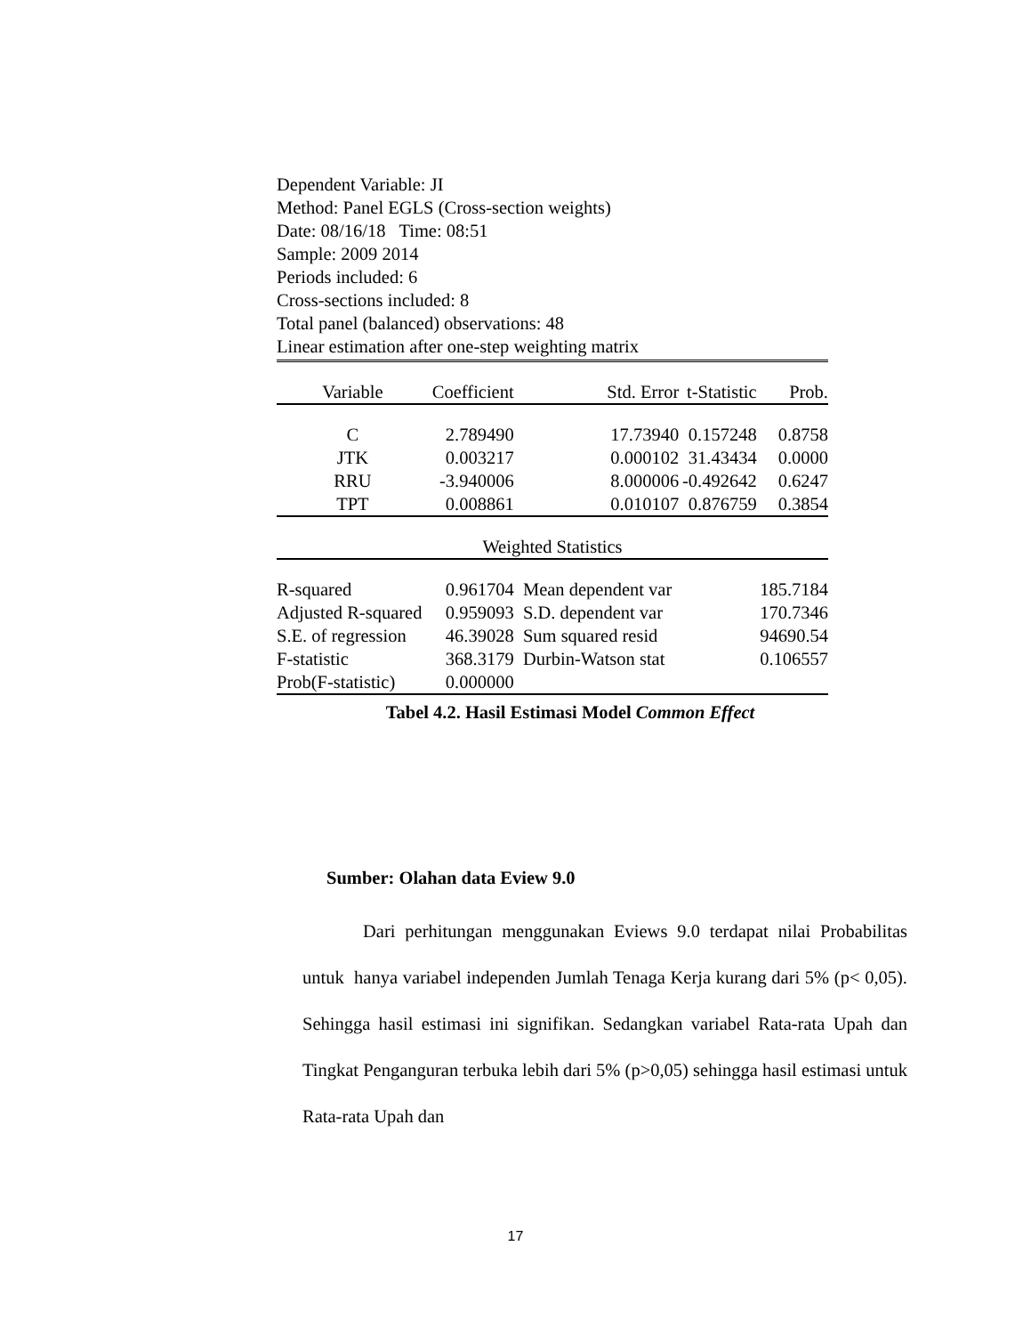Dependent Variable: JI
Method: Panel EGLS (Cross-section weights)
Date: 08/16/18 Time: 08:51
Sample: 2009 2014
Periods included: 6
Cross-sections included: 8
Total panel (balanced) observations: 48
Linear estimation after one-step weighting matrix
| Variable | Coefficient | Std. Error | t-Statistic | Prob. |
| --- | --- | --- | --- | --- |
| C | 2.789490 | 17.73940 | 0.157248 | 0.8758 |
| JTK | 0.003217 | 0.000102 | 31.43434 | 0.0000 |
| RRU | -3.940006 | 8.000006 | -0.492642 | 0.6247 |
| TPT | 0.008861 | 0.010107 | 0.876759 | 0.3854 |
| Weighted Statistics | | | | |
| R-squared | 0.961704 | Mean dependent var | | 185.7184 |
| Adjusted R-squared | 0.959093 | S.D. dependent var | | 170.7346 |
| S.E. of regression | 46.39028 | Sum squared resid | | 94690.54 |
| F-statistic | 368.3179 | Durbin-Watson stat | | 0.106557 |
| Prob(F-statistic) | 0.000000 | | | |
Tabel 4.2. Hasil Estimasi Model Common Effect
Sumber: Olahan data Eview 9.0
Dari perhitungan menggunakan Eviews 9.0 terdapat nilai Probabilitas untuk hanya variabel independen Jumlah Tenaga Kerja kurang dari 5% (p< 0,05). Sehingga hasil estimasi ini signifikan. Sedangkan variabel Rata-rata Upah dan Tingkat Penganguran terbuka lebih dari 5% (p>0,05) sehingga hasil estimasi untuk Rata-rata Upah dan
17